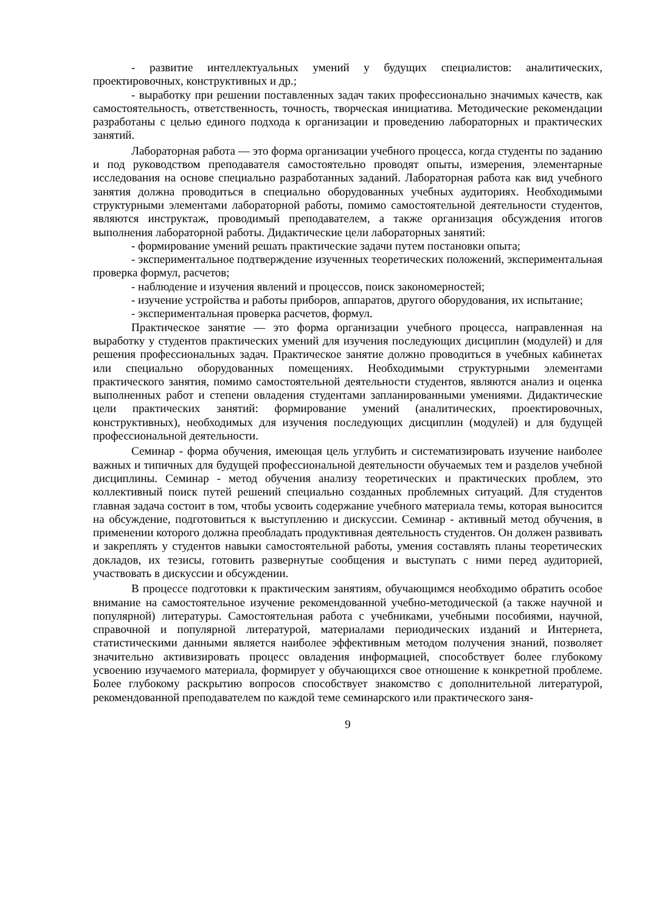- развитие интеллектуальных умений у будущих специалистов: аналитических, проектировочных, конструктивных и др.;
- выработку при решении поставленных задач таких профессионально значимых качеств, как самостоятельность, ответственность, точность, творческая инициатива. Методические рекомендации разработаны с целью единого подхода к организации и проведению лабораторных и практических занятий.
Лабораторная работа — это форма организации учебного процесса, когда студенты по заданию и под руководством преподавателя самостоятельно проводят опыты, измерения, элементарные исследования на основе специально разработанных заданий. Лабораторная работа как вид учебного занятия должна проводиться в специально оборудованных учебных аудиториях. Необходимыми структурными элементами лабораторной работы, помимо самостоятельной деятельности студентов, являются инструктаж, проводимый преподавателем, а также организация обсуждения итогов выполнения лабораторной работы. Дидактические цели лабораторных занятий:
- формирование умений решать практические задачи путем постановки опыта;
- экспериментальное подтверждение изученных теоретических положений, экспериментальная проверка формул, расчетов;
- наблюдение и изучения явлений и процессов, поиск закономерностей;
- изучение устройства и работы приборов, аппаратов, другого оборудования, их испытание;
- экспериментальная проверка расчетов, формул.
Практическое занятие — это форма организации учебного процесса, направленная на выработку у студентов практических умений для изучения последующих дисциплин (модулей) и для решения профессиональных задач. Практическое занятие должно проводиться в учебных кабинетах или специально оборудованных помещениях. Необходимыми структурными элементами практического занятия, помимо самостоятельной деятельности студентов, являются анализ и оценка выполненных работ и степени овладения студентами запланированными умениями. Дидактические цели практических занятий: формирование умений (аналитических, проектировочных, конструктивных), необходимых для изучения последующих дисциплин (модулей) и для будущей профессиональной деятельности.
Семинар - форма обучения, имеющая цель углубить и систематизировать изучение наиболее важных и типичных для будущей профессиональной деятельности обучаемых тем и разделов учебной дисциплины. Семинар - метод обучения анализу теоретических и практических проблем, это коллективный поиск путей решений специально созданных проблемных ситуаций. Для студентов главная задача состоит в том, чтобы усвоить содержание учебного материала темы, которая выносится на обсуждение, подготовиться к выступлению и дискуссии. Семинар - активный метод обучения, в применении которого должна преобладать продуктивная деятельность студентов. Он должен развивать и закреплять у студентов навыки самостоятельной работы, умения составлять планы теоретических докладов, их тезисы, готовить развернутые сообщения и выступать с ними перед аудиторией, участвовать в дискуссии и обсуждении.
В процессе подготовки к практическим занятиям, обучающимся необходимо обратить особое внимание на самостоятельное изучение рекомендованной учебно-методической (а также научной и популярной) литературы. Самостоятельная работа с учебниками, учебными пособиями, научной, справочной и популярной литературой, материалами периодических изданий и Интернета, статистическими данными является наиболее эффективным методом получения знаний, позволяет значительно активизировать процесс овладения информацией, способствует более глубокому усвоению изучаемого материала, формирует у обучающихся свое отношение к конкретной проблеме. Более глубокому раскрытию вопросов способствует знакомство с дополнительной литературой, рекомендованной преподавателем по каждой теме семинарского или практического заня-
9